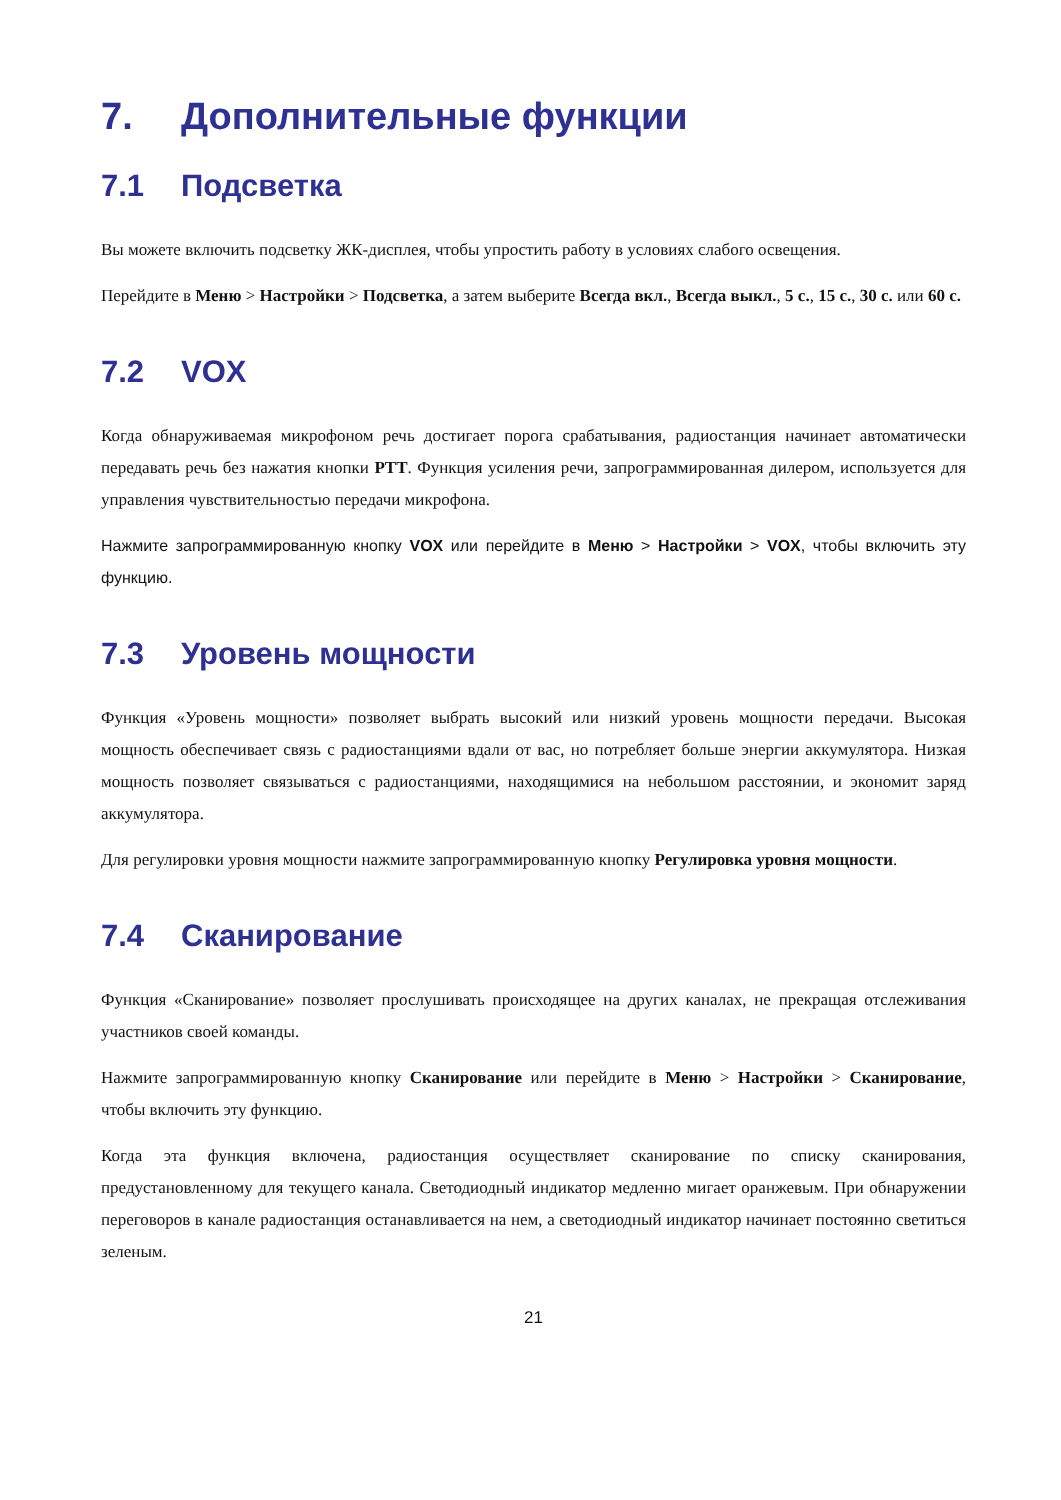7. Дополнительные функции
7.1 Подсветка
Вы можете включить подсветку ЖК-дисплея, чтобы упростить работу в условиях слабого освещения.
Перейдите в Меню > Настройки > Подсветка, а затем выберите Всегда вкл., Всегда выкл., 5 с., 15 с., 30 с. или 60 с.
7.2 VOX
Когда обнаруживаемая микрофоном речь достигает порога срабатывания, радиостанция начинает автоматически передавать речь без нажатия кнопки PTT. Функция усиления речи, запрограммированная дилером, используется для управления чувствительностью передачи микрофона.
Нажмите запрограммированную кнопку VOX или перейдите в Меню > Настройки > VOX, чтобы включить эту функцию.
7.3 Уровень мощности
Функция «Уровень мощности» позволяет выбрать высокий или низкий уровень мощности передачи. Высокая мощность обеспечивает связь с радиостанциями вдали от вас, но потребляет больше энергии аккумулятора. Низкая мощность позволяет связываться с радиостанциями, находящимися на небольшом расстоянии, и экономит заряд аккумулятора.
Для регулировки уровня мощности нажмите запрограммированную кнопку Регулировка уровня мощности.
7.4 Сканирование
Функция «Сканирование» позволяет прослушивать происходящее на других каналах, не прекращая отслеживания участников своей команды.
Нажмите запрограммированную кнопку Сканирование или перейдите в Меню > Настройки > Сканирование, чтобы включить эту функцию.
Когда эта функция включена, радиостанция осуществляет сканирование по списку сканирования, предустановленному для текущего канала. Светодиодный индикатор медленно мигает оранжевым. При обнаружении переговоров в канале радиостанция останавливается на нем, а светодиодный индикатор начинает постоянно светиться зеленым.
21